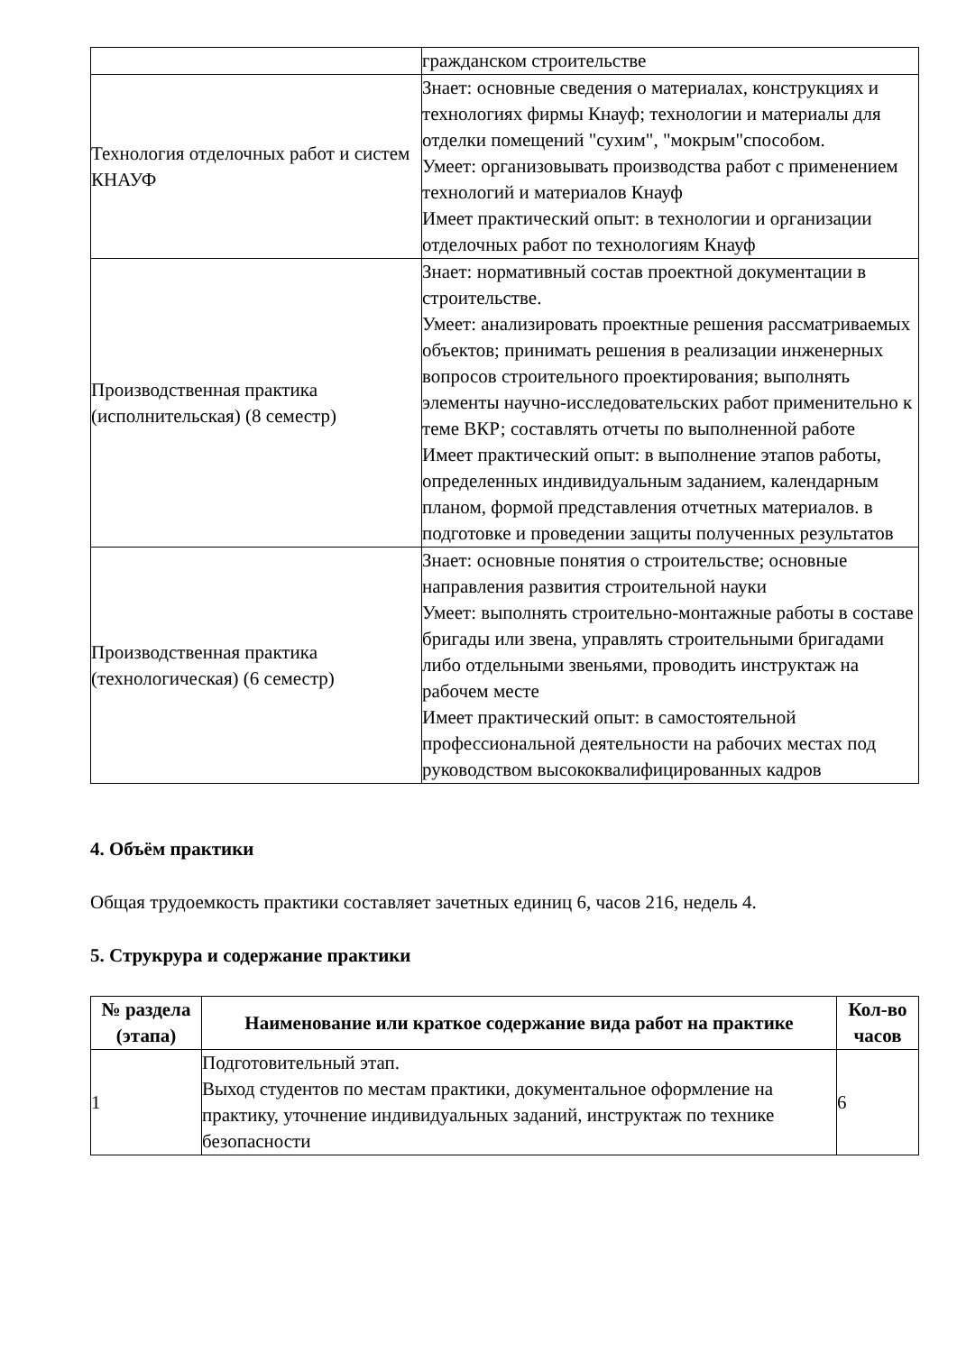| | гражданском строительстве |
| Технология отделочных работ и систем КНАУФ | Знает: основные сведения о материалах, конструкциях и технологиях фирмы Кнауф; технологии и материалы для отделки помещений "сухим", "мокрым"способом. Умеет: организовывать производства работ с применением технологий и материалов Кнауф Имеет практический опыт: в технологии и организации отделочных работ по технологиям Кнауф |
| Производственная практика (исполнительская) (8 семестр) | Знает: нормативный состав проектной документации в строительстве. Умеет: анализировать проектные решения рассматриваемых объектов; принимать решения в реализации инженерных вопросов строительного проектирования; выполнять элементы научно-исследовательских работ применительно к теме ВКР; составлять отчеты по выполненной работе Имеет практический опыт: в выполнение этапов работы, определенных индивидуальным заданием, календарным планом, формой представления отчетных материалов. в подготовке и проведении защиты полученных результатов |
| Производственная практика (технологическая) (6 семестр) | Знает: основные понятия о строительстве; основные направления развития строительной науки Умеет: выполнять строительно-монтажные работы в составе бригады или звена, управлять строительными бригадами либо отдельными звеньями, проводить инструктаж на рабочем месте Имеет практический опыт: в самостоятельной профессиональной деятельности на рабочих местах под руководством высококвалифицированных кадров |
4. Объём практики
Общая трудоемкость практики составляет зачетных единиц 6, часов 216, недель 4.
5. Струкрура и содержание практики
| № раздела (этапа) | Наименование или краткое содержание вида работ на практике | Кол-во часов |
| --- | --- | --- |
| 1 | Подготовительный этап. Выход студентов по местам практики, документальное оформление на практику, уточнение индивидуальных заданий, инструктаж по технике безопасности | 6 |